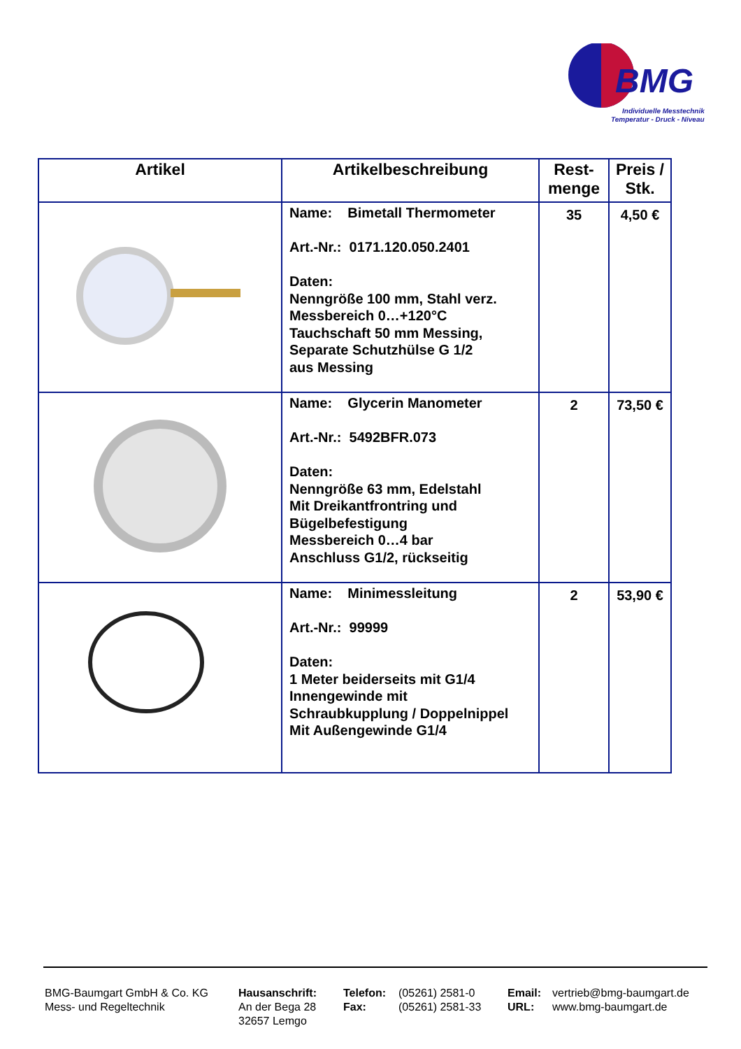BMG
Individuelle Messtechnik
Temperatur - Druck - Niveau
| Artikel | Artikelbeschreibung | Rest- menge | Preis / Stk. |
| --- | --- | --- | --- |
| | Name: Bimetall Thermometer Art.-Nr.: 0171.120.050.2401 Daten: Nenngröße 100 mm, Stahl verz. Messbereich 0…+120°C Tauchschaft 50 mm Messing, Separate Schutzhülse G 1/2 aus Messing | 35 | 4,50 € |
| | Name: Glycerin Manometer Art.-Nr.: 5492BFR.073 Daten: Nenngröße 63 mm, Edelstahl Mit Dreikantfrontring und Bügelbefestigung Messbereich 0…4 bar Anschluss G1/2, rückseitig | 2 | 73,50 € |
| | Name: Minimessleitung Art.-Nr.: 99999 Daten: 1 Meter beiderseits mit G1/4 Innengewinde mit Schraubkupplung / Doppelnippel Mit Außengewinde G1/4 | 2 | 53,90 € |
BMG-Baumgart GmbH & Co. KG
Mess- und Regeltechnik
Hausanschrift:
An der Bega 28
32657 Lemgo
Telefon:
Fax:
(05261) 2581-0
(05261) 2581-33
Email:
URL:
vertrieb@bmg-baumgart.de
www.bmg-baumgart.de